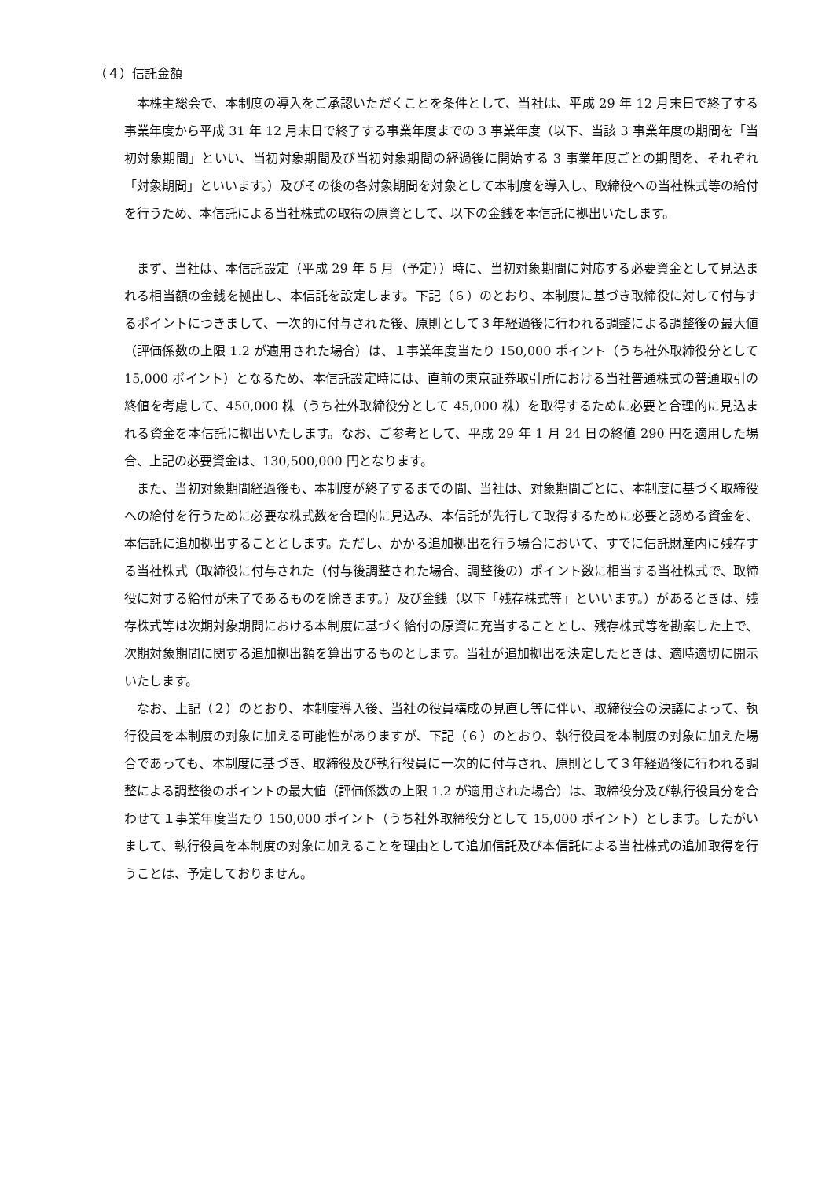（４）信託金額
本株主総会で、本制度の導入をご承認いただくことを条件として、当社は、平成 29 年 12 月末日で終了する事業年度から平成 31 年 12 月末日で終了する事業年度までの 3 事業年度（以下、当該 3 事業年度の期間を「当初対象期間」といい、当初対象期間及び当初対象期間の経過後に開始する 3 事業年度ごとの期間を、それぞれ「対象期間」といいます。）及びその後の各対象期間を対象として本制度を導入し、取締役への当社株式等の給付を行うため、本信託による当社株式の取得の原資として、以下の金銭を本信託に拠出いたします。
まず、当社は、本信託設定（平成 29 年 5 月（予定））時に、当初対象期間に対応する必要資金として見込まれる相当額の金銭を拠出し、本信託を設定します。下記（６）のとおり、本制度に基づき取締役に対して付与するポイントにつきまして、一次的に付与された後、原則として３年経過後に行われる調整による調整後の最大値（評価係数の上限 1.2 が適用された場合）は、１事業年度当たり 150,000 ポイント（うち社外取締役分として 15,000 ポイント）となるため、本信託設定時には、直前の東京証券取引所における当社普通株式の普通取引の終値を考慮して、450,000 株（うち社外取締役分として 45,000 株）を取得するために必要と合理的に見込まれる資金を本信託に拠出いたします。なお、ご参考として、平成 29 年 1 月 24 日の終値 290 円を適用した場合、上記の必要資金は、130,500,000 円となります。
また、当初対象期間経過後も、本制度が終了するまでの間、当社は、対象期間ごとに、本制度に基づく取締役への給付を行うために必要な株式数を合理的に見込み、本信託が先行して取得するために必要と認める資金を、本信託に追加拠出することとします。ただし、かかる追加拠出を行う場合において、すでに信託財産内に残存する当社株式（取締役に付与された（付与後調整された場合、調整後の）ポイント数に相当する当社株式で、取締役に対する給付が未了であるものを除きます。）及び金銭（以下「残存株式等」といいます。）があるときは、残存株式等は次期対象期間における本制度に基づく給付の原資に充当することとし、残存株式等を勘案した上で、次期対象期間に関する追加拠出額を算出するものとします。当社が追加拠出を決定したときは、適時適切に開示いたします。
なお、上記（２）のとおり、本制度導入後、当社の役員構成の見直し等に伴い、取締役会の決議によって、執行役員を本制度の対象に加える可能性がありますが、下記（６）のとおり、執行役員を本制度の対象に加えた場合であっても、本制度に基づき、取締役及び執行役員に一次的に付与され、原則として３年経過後に行われる調整による調整後のポイントの最大値（評価係数の上限 1.2 が適用された場合）は、取締役分及び執行役員分を合わせて１事業年度当たり 150,000 ポイント（うち社外取締役分として 15,000 ポイント）とします。したがいまして、執行役員を本制度の対象に加えることを理由として追加信託及び本信託による当社株式の追加取得を行うことは、予定しておりません。